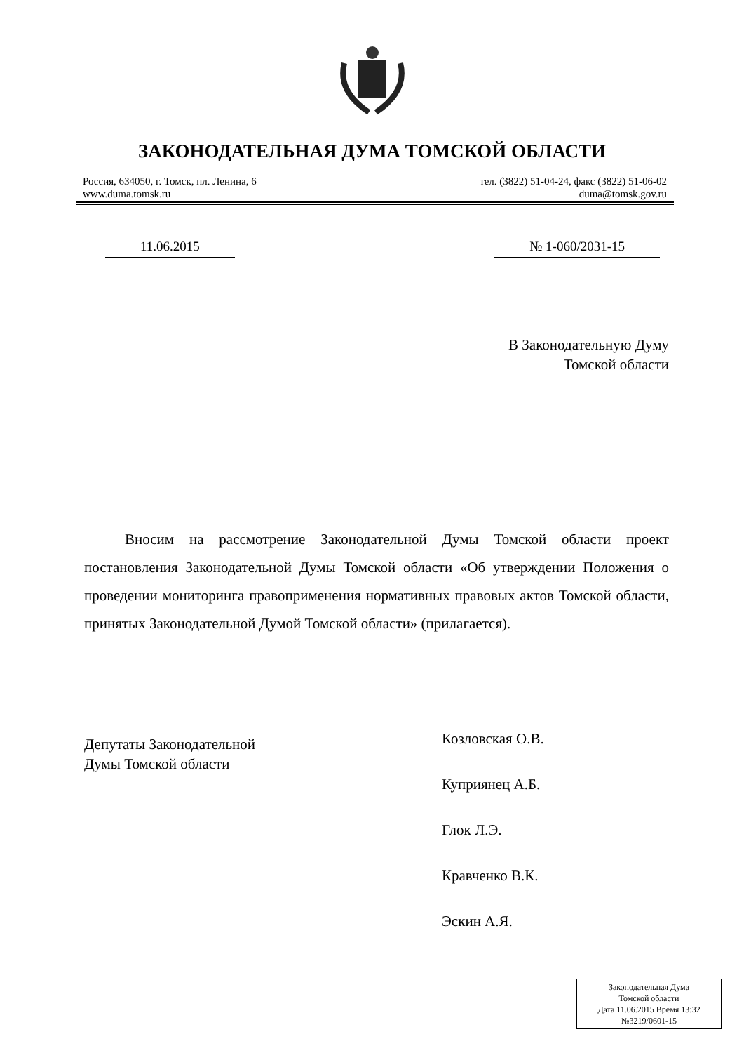ЗАКОНОДАТЕЛЬНАЯ ДУМА ТОМСКОЙ ОБЛАСТИ
Россия, 634050, г. Томск, пл. Ленина, 6
www.duma.tomsk.ru
тел. (3822) 51-04-24, факс (3822) 51-06-02
duma@tomsk.gov.ru
11.06.2015 № 1-060/2031-15
В Законодательную Думу
Томской области
Вносим на рассмотрение Законодательной Думы Томской области проект постановления Законодательной Думы Томской области «Об утверждении Положения о проведении мониторинга правоприменения нормативных правовых актов Томской области, принятых Законодательной Думой Томской области» (прилагается).
Депутаты Законодательной
Думы Томской области
Козловская О.В.
Куприянец А.Б.
Глок Л.Э.
Кравченко В.К.
Эскин А.Я.
Законодательная Дума
Томской области
Дата 11.06.2015 Время 13:32
№3219/0601-15